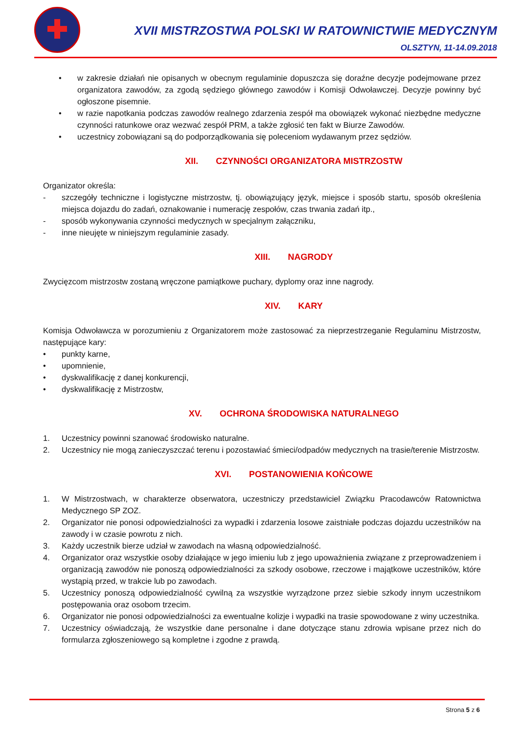XVII MISTRZOSTWA POLSKI W RATOWNICTWIE MEDYCZNYM
OLSZTYN, 11-14.09.2018
• w zakresie działań nie opisanych w obecnym regulaminie dopuszcza się doraźne decyzje podejmowane przez organizatora zawodów, za zgodą sędziego głównego zawodów i Komisji Odwoławczej. Decyzje powinny być ogłoszone pisemnie.
• w razie napotkania podczas zawodów realnego zdarzenia zespół ma obowiązek wykonać niezbędne medyczne czynności ratunkowe oraz wezwać zespół PRM, a także zgłosić ten fakt w Biurze Zawodów.
• uczestnicy zobowiązani są do podporządkowania się poleceniom wydawanym przez sędziów.
XII. CZYNNOŚCI ORGANIZATORA MISTRZOSTW
Organizator określa:
- szczegóły techniczne i logistyczne mistrzostw, tj. obowiązujący język, miejsce i sposób startu, sposób określenia miejsca dojazdu do zadań, oznakowanie i numerację zespołów, czas trwania zadań itp.,
- sposób wykonywania czynności medycznych w specjalnym załączniku,
- inne nieujęte w niniejszym regulaminie zasady.
XIII. NAGRODY
Zwycięzcom mistrzostw zostaną wręczone pamiątkowe puchary, dyplomy oraz inne nagrody.
XIV. KARY
Komisja Odwoławcza w porozumieniu z Organizatorem może zastosować za nieprzestrzeganie Regulaminu Mistrzostw, następujące kary:
• punkty karne,
• upomnienie,
• dyskwalifikację z danej konkurencji,
• dyskwalifikację z Mistrzostw,
XV. OCHRONA ŚRODOWISKA NATURALNEGO
1. Uczestnicy powinni szanować środowisko naturalne.
2. Uczestnicy nie mogą zanieczyszczać terenu i pozostawiać śmieci/odpadów medycznych na trasie/terenie Mistrzostw.
XVI. POSTANOWIENIA KOŃCOWE
1. W Mistrzostwach, w charakterze obserwatora, uczestniczy przedstawiciel Związku Pracodawców Ratownictwa Medycznego SP ZOZ.
2. Organizator nie ponosi odpowiedzialności za wypadki i zdarzenia losowe zaistniałe podczas dojazdu uczestników na zawody i w czasie powrotu z nich.
3. Każdy uczestnik bierze udział w zawodach na własną odpowiedzialność.
4. Organizator oraz wszystkie osoby działające w jego imieniu lub z jego upoważnienia związane z przeprowadzeniem i organizacją zawodów nie ponoszą odpowiedzialności za szkody osobowe, rzeczowe i majątkowe uczestników, które wystąpią przed, w trakcie lub po zawodach.
5. Uczestnicy ponoszą odpowiedzialność cywilną za wszystkie wyrządzone przez siebie szkody innym uczestnikom postępowania oraz osobom trzecim.
6. Organizator nie ponosi odpowiedzialności za ewentualne kolizje i wypadki na trasie spowodowane z winy uczestnika.
7. Uczestnicy oświadczają, że wszystkie dane personalne i dane dotyczące stanu zdrowia wpisane przez nich do formularza zgłoszeniowego są kompletne i zgodne z prawdą.
Strona 5 z 6